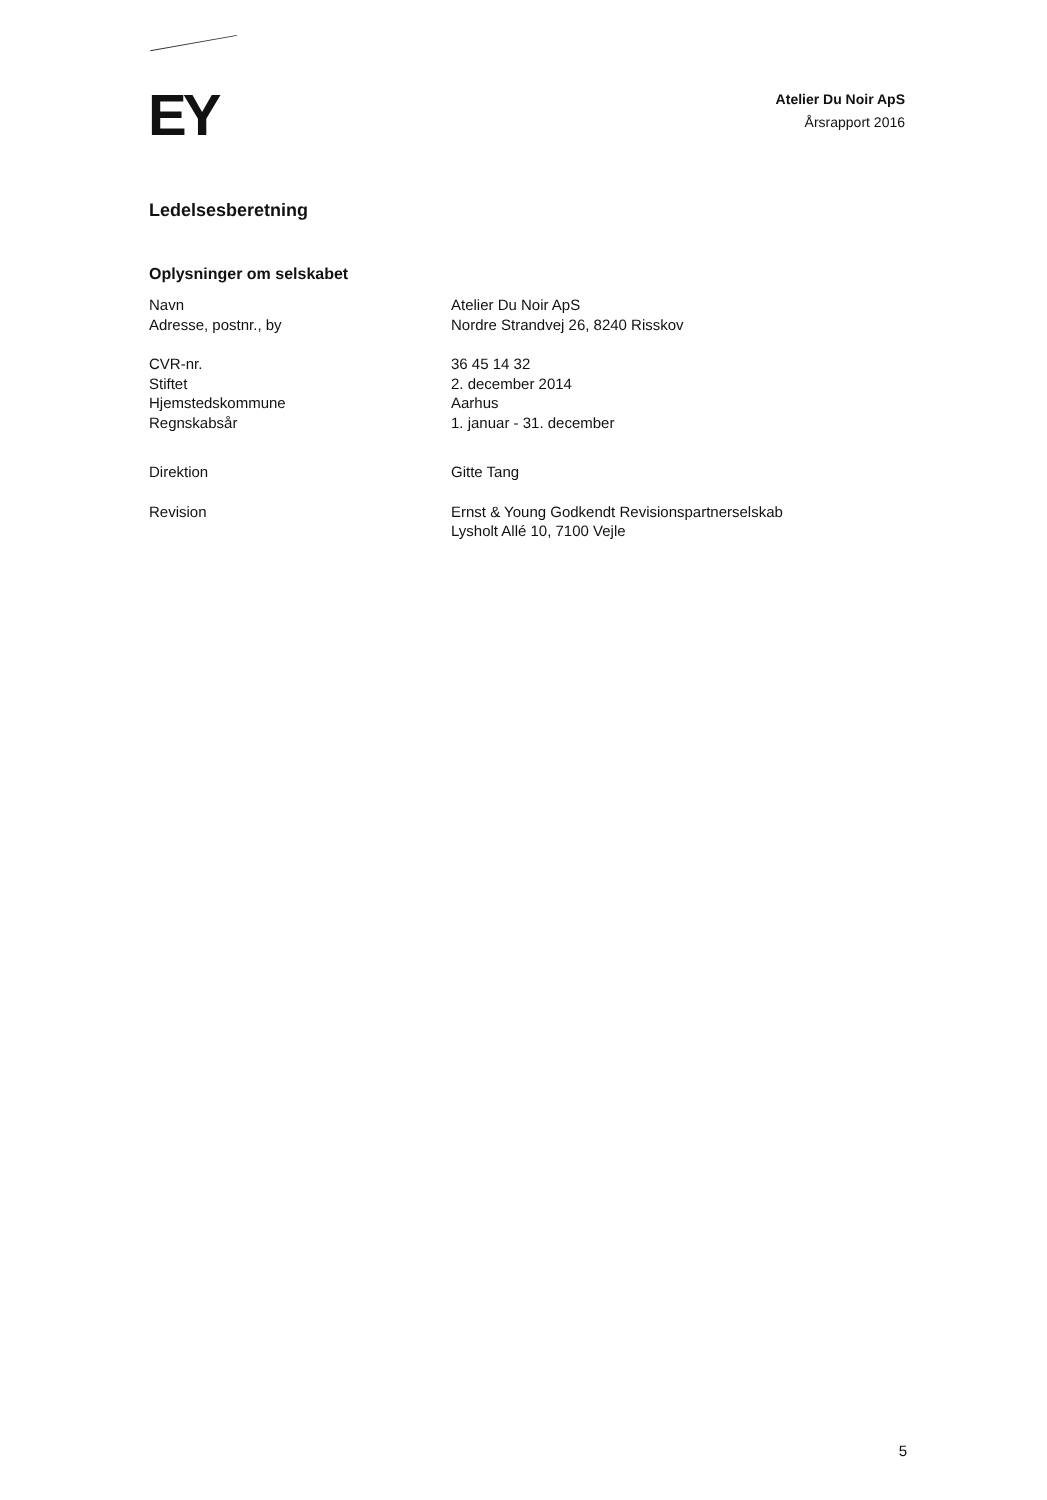EY
Atelier Du Noir ApS
Årsrapport 2016
Ledelsesberetning
Oplysninger om selskabet
Navn Atelier Du Noir ApS
Adresse, postnr., by Nordre Strandvej 26, 8240 Risskov
CVR-nr. 36 45 14 32
Stiftet 2. december 2014
Hjemstedskommune Aarhus
Regnskabsår 1. januar - 31. december
Direktion Gitte Tang
Revision Ernst & Young Godkendt Revisionspartnerselskab
Lysholt Allé 10, 7100 Vejle
5